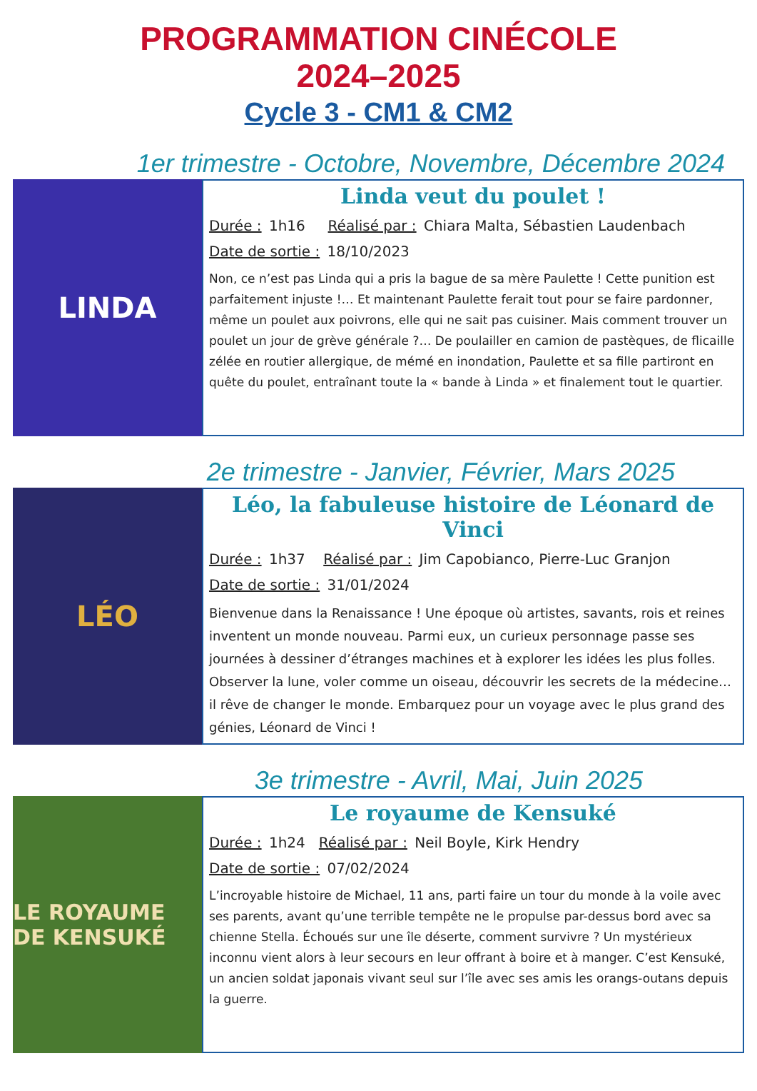PROGRAMMATION CINÉCOLE
2024–2025
Cycle 3 - CM1 & CM2
1er trimestre - Octobre, Novembre, Décembre 2024
LINDA
Linda veut du poulet !
Durée : 1h16 Réalisé par : Chiara Malta, Sébastien Laudenbach
Date de sortie : 18/10/2023
Non, ce n’est pas Linda qui a pris la bague de sa mère Paulette ! Cette punition est parfaitement injuste !… Et maintenant Paulette ferait tout pour se faire pardonner, même un poulet aux poivrons, elle qui ne sait pas cuisiner. Mais comment trouver un poulet un jour de grève générale ?… De poulailler en camion de pastèques, de flicaille zélée en routier allergique, de mémé en inondation, Paulette et sa fille partiront en quête du poulet, entraînant toute la « bande à Linda » et finalement tout le quartier.
2e trimestre - Janvier, Février, Mars 2025
LÉO
Léo, la fabuleuse histoire de Léonard de Vinci
Durée : 1h37 Réalisé par : Jim Capobianco, Pierre-Luc Granjon
Date de sortie : 31/01/2024
Bienvenue dans la Renaissance ! Une époque où artistes, savants, rois et reines inventent un monde nouveau. Parmi eux, un curieux personnage passe ses journées à dessiner d’étranges machines et à explorer les idées les plus folles. Observer la lune, voler comme un oiseau, découvrir les secrets de la médecine… il rêve de changer le monde. Embarquez pour un voyage avec le plus grand des génies, Léonard de Vinci !
3e trimestre - Avril, Mai, Juin 2025
LE ROYAUME DE KENSUKÉ
Le royaume de Kensuké
Durée : 1h24 Réalisé par : Neil Boyle, Kirk Hendry
Date de sortie : 07/02/2024
L’incroyable histoire de Michael, 11 ans, parti faire un tour du monde à la voile avec ses parents, avant qu’une terrible tempête ne le propulse par-dessus bord avec sa chienne Stella. Échoués sur une île déserte, comment survivre ? Un mystérieux inconnu vient alors à leur secours en leur offrant à boire et à manger. C’est Kensuké, un ancien soldat japonais vivant seul sur l’île avec ses amis les orangs-outans depuis la guerre.